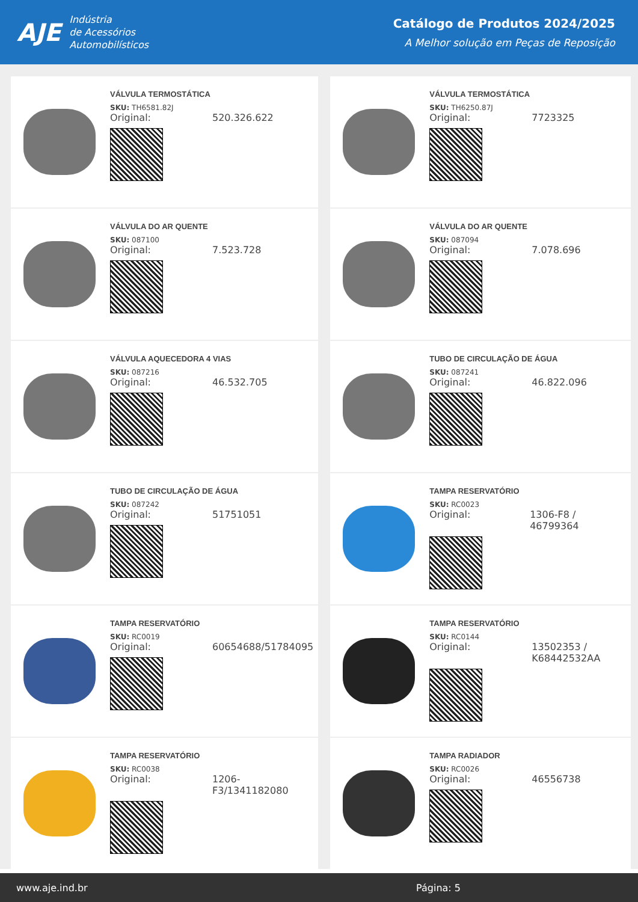AJE
Indústria
de Acessórios
Automobilísticos
Catálogo de Produtos 2024/2025
A Melhor solução em Peças de Reposição
VÁLVULA TERMOSTÁTICA
SKU: TH6581.82J
Original: 520.326.622
VÁLVULA TERMOSTÁTICA
SKU: TH6250.87J
Original: 7723325
VÁLVULA DO AR QUENTE
SKU: 087100
Original: 7.523.728
VÁLVULA DO AR QUENTE
SKU: 087094
Original: 7.078.696
VÁLVULA AQUECEDORA 4 VIAS
SKU: 087216
Original: 46.532.705
TUBO DE CIRCULAÇÃO DE ÁGUA
SKU: 087241
Original: 46.822.096
TUBO DE CIRCULAÇÃO DE ÁGUA
SKU: 087242
Original: 51751051
TAMPA RESERVATÓRIO
SKU: RC0023
Original: 1306-F8 / 46799364
TAMPA RESERVATÓRIO
SKU: RC0019
Original: 60654688/51784095
TAMPA RESERVATÓRIO
SKU: RC0144
Original: 13502353 /
K68442532AA
TAMPA RESERVATÓRIO
SKU: RC0038
Original: 1206-
F3/1341182080
TAMPA RADIADOR
SKU: RC0026
Original: 46556738
www.aje.ind.br Página: 5